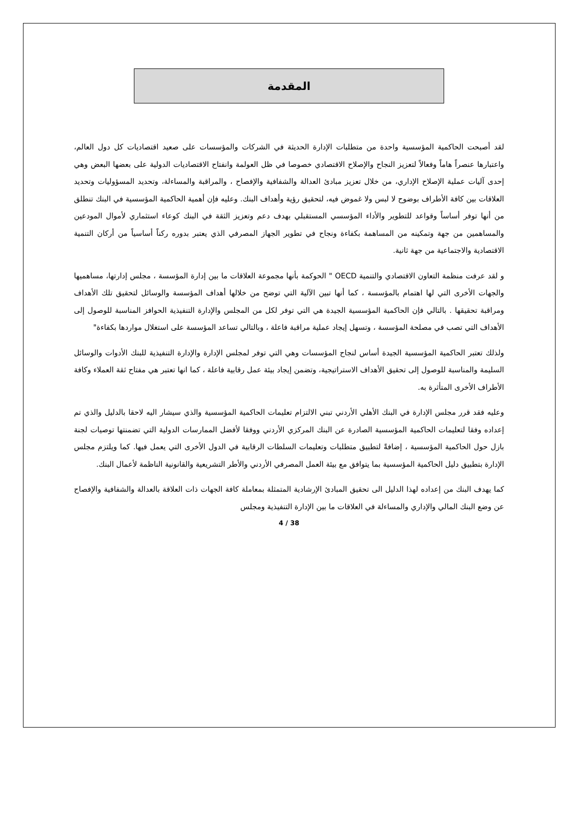المقدمة
لقد أصبحت الحاكمية المؤسسية واحدة من متطلبات الإدارة الحديثة في الشركات والمؤسسات على صعيد اقتصاديات كل دول العالم، واعتبارها عنصراً هاماً وفعالاً لتعزيز النجاح والإصلاح الاقتصادي خصوصا في ظل العولمة وانفتاح الاقتصاديات الدولية على بعضها البعض وهي إحدى آليات عملية الإصلاح الإداري، من خلال تعزيز مبادئ العدالة والشفافية والإفصاح ، والمراقبة والمساءلة، وتحديد المسؤوليات وتحديد العلاقات بين كافة الأطراف بوضوح لا لبس ولا غموض فيه، لتحقيق رؤية وأهداف البنك. وعليه فإن أهمية الحاكمية المؤسسية في البنك تنطلق من أنها توفر أساساً وقواعد للتطوير والأداء المؤسسي المستقبلي بهدف دعم وتعزيز الثقة في البنك كوعاء استثماري لأموال المودعين والمساهمين من جهة وتمكينه من المساهمة بكفاءة ونجاح في تطوير الجهاز المصرفي الذي يعتبر بدوره ركناً أساسياً من أركان التنمية الاقتصادية والاجتماعية من جهة ثانية.
و لقد عرفت منظمة التعاون الاقتصادي والتنمية OECD " الحوكمة بأنها مجموعة العلاقات ما بين إدارة المؤسسة ، مجلس إدارتها، مساهميها والجهات الأخرى التي لها اهتمام بالمؤسسة ، كما أنها تبين الآلية التي توضح من خلالها أهداف المؤسسة والوسائل لتحقيق تلك الأهداف ومراقبة تحقيقها . بالتالي فإن الحاكمية المؤسسية الجيدة هي التي توفر لكل من المجلس والإدارة التنفيذية الحوافز المناسبة للوصول إلى الأهداف التي تصب في مصلحة المؤسسة ، وتسهل إيجاد عملية مراقبة فاعلة ، وبالتالي تساعد المؤسسة على استغلال مواردها بكفاءة"
ولذلك تعتبر الحاكمية المؤسسية الجيدة أساس لنجاح المؤسسات وهي التي توفر لمجلس الإدارة والإدارة التنفيذية للبنك الأدوات والوسائل السليمة والمناسبة للوصول إلى تحقيق الأهداف الاستراتيجية، وتضمن إيجاد بيئة عمل رقابية فاعلة ، كما انها تعتبر هي مفتاح ثقة العملاء وكافة الأطراف الأخرى المتأثرة به.
وعليه فقد قرر مجلس الإدارة في البنك الأهلي الأردني تبني الالتزام تعليمات الحاكمية المؤسسية والذي سيشار اليه لاحقا بالدليل والذي تم إعداده وفقا لتعليمات الحاكمية المؤسسية الصادرة عن البنك المركزي الأردني ووفقا لأفضل الممارسات الدولية التي تضمنتها توصيات لجنة بازل حول الحاكمية المؤسسية ، إضافةً لتطبيق متطلبات وتعليمات السلطات الرقابية في الدول الأخرى التي يعمل فيها. كما ويلتزم مجلس الإدارة بتطبيق دليل الحاكمية المؤسسية بما يتوافق مع بيئة العمل المصرفي الأردني والأطر التشريعية والقانونية الناظمة لأعمال البنك.
كما يهدف البنك من إعداده لهذا الدليل الى تحقيق المبادئ الإرشادية المتمثلة بمعاملة كافة الجهات ذات العلاقة بالعدالة والشفافية والإفصاح عن وضع البنك المالي والإداري والمساءلة في العلاقات ما بين الإدارة التنفيذية ومجلس
4 / 38